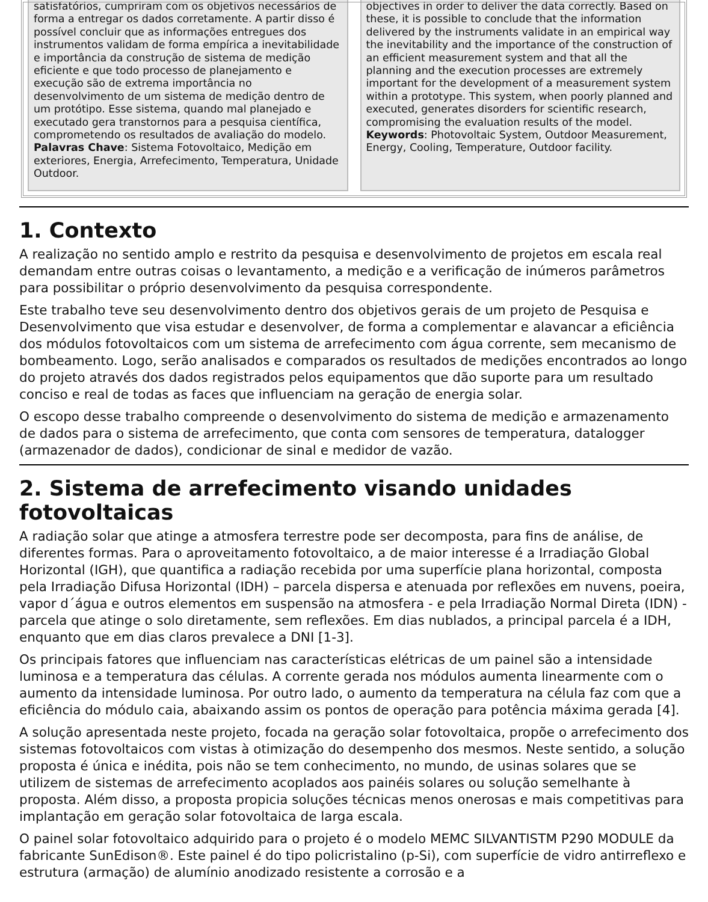satisfatórios, cumpriram com os objetivos necessários de forma a entregar os dados corretamente. A partir disso é possível concluir que as informações entregues dos instrumentos validam de forma empírica a inevitabilidade e importância da construção de sistema de medição eficiente e que todo processo de planejamento e execução são de extrema importância no desenvolvimento de um sistema de medição dentro de um protótipo. Esse sistema, quando mal planejado e executado gera transtornos para a pesquisa científica, comprometendo os resultados de avaliação do modelo.
Palavras Chave: Sistema Fotovoltaico, Medição em exteriores, Energia, Arrefecimento, Temperatura, Unidade Outdoor.
objectives in order to deliver the data correctly. Based on these, it is possible to conclude that the information delivered by the instruments validate in an empirical way the inevitability and the importance of the construction of an efficient measurement system and that all the planning and the execution processes are extremely important for the development of a measurement system within a prototype. This system, when poorly planned and executed, generates disorders for scientific research, compromising the evaluation results of the model.
Keywords: Photovoltaic System, Outdoor Measurement, Energy, Cooling, Temperature, Outdoor facility.
1. Contexto
A realização no sentido amplo e restrito da pesquisa e desenvolvimento de projetos em escala real demandam entre outras coisas o levantamento, a medição e a verificação de inúmeros parâmetros para possibilitar o próprio desenvolvimento da pesquisa correspondente.
Este trabalho teve seu desenvolvimento dentro dos objetivos gerais de um projeto de Pesquisa e Desenvolvimento que visa estudar e desenvolver, de forma a complementar e alavancar a eficiência dos módulos fotovoltaicos com um sistema de arrefecimento com água corrente, sem mecanismo de bombeamento. Logo, serão analisados e comparados os resultados de medições encontrados ao longo do projeto através dos dados registrados pelos equipamentos que dão suporte para um resultado conciso e real de todas as faces que influenciam na geração de energia solar.
O escopo desse trabalho compreende o desenvolvimento do sistema de medição e armazenamento de dados para o sistema de arrefecimento, que conta com sensores de temperatura, datalogger (armazenador de dados), condicionar de sinal e medidor de vazão.
2. Sistema de arrefecimento visando unidades fotovoltaicas
A radiação solar que atinge a atmosfera terrestre pode ser decomposta, para fins de análise, de diferentes formas. Para o aproveitamento fotovoltaico, a de maior interesse é a Irradiação Global Horizontal (IGH), que quantifica a radiação recebida por uma superfície plana horizontal, composta pela Irradiação Difusa Horizontal (IDH) – parcela dispersa e atenuada por reflexões em nuvens, poeira, vapor d´água e outros elementos em suspensão na atmosfera - e pela Irradiação Normal Direta (IDN) - parcela que atinge o solo diretamente, sem reflexões. Em dias nublados, a principal parcela é a IDH, enquanto que em dias claros prevalece a DNI [1-3].
Os principais fatores que influenciam nas características elétricas de um painel são a intensidade luminosa e a temperatura das células. A corrente gerada nos módulos aumenta linearmente com o aumento da intensidade luminosa. Por outro lado, o aumento da temperatura na célula faz com que a eficiência do módulo caia, abaixando assim os pontos de operação para potência máxima gerada [4].
A solução apresentada neste projeto, focada na geração solar fotovoltaica, propõe o arrefecimento dos sistemas fotovoltaicos com vistas à otimização do desempenho dos mesmos. Neste sentido, a solução proposta é única e inédita, pois não se tem conhecimento, no mundo, de usinas solares que se utilizem de sistemas de arrefecimento acoplados aos painéis solares ou solução semelhante à proposta. Além disso, a proposta propicia soluções técnicas menos onerosas e mais competitivas para implantação em geração solar fotovoltaica de larga escala.
O painel solar fotovoltaico adquirido para o projeto é o modelo MEMC SILVANTISTM P290 MODULE da fabricante SunEdison®. Este painel é do tipo policristalino (p-Si), com superfície de vidro antirreflexo e estrutura (armação) de alumínio anodizado resistente a corrosão e a